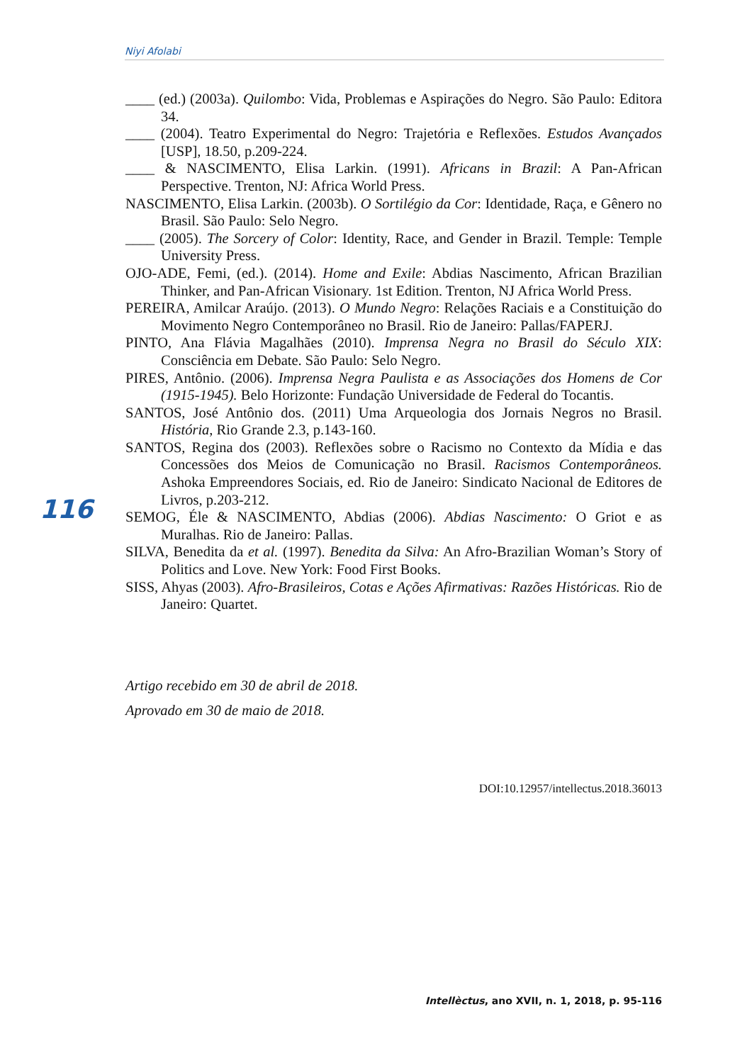Niyi Afolabi
____ (ed.) (2003a). Quilombo: Vida, Problemas e Aspirações do Negro. São Paulo: Editora 34.
____ (2004). Teatro Experimental do Negro: Trajetória e Reflexões. Estudos Avançados [USP], 18.50, p.209-224.
____ & NASCIMENTO, Elisa Larkin. (1991). Africans in Brazil: A Pan-African Perspective. Trenton, NJ: Africa World Press.
NASCIMENTO, Elisa Larkin. (2003b). O Sortilégio da Cor: Identidade, Raça, e Gênero no Brasil. São Paulo: Selo Negro.
____ (2005). The Sorcery of Color: Identity, Race, and Gender in Brazil. Temple: Temple University Press.
OJO-ADE, Femi, (ed.). (2014). Home and Exile: Abdias Nascimento, African Brazilian Thinker, and Pan-African Visionary. 1st Edition. Trenton, NJ Africa World Press.
PEREIRA, Amilcar Araújo. (2013). O Mundo Negro: Relações Raciais e a Constituição do Movimento Negro Contemporâneo no Brasil. Rio de Janeiro: Pallas/FAPERJ.
PINTO, Ana Flávia Magalhães (2010). Imprensa Negra no Brasil do Século XIX: Consciência em Debate. São Paulo: Selo Negro.
PIRES, Antônio. (2006). Imprensa Negra Paulista e as Associações dos Homens de Cor (1915-1945). Belo Horizonte: Fundação Universidade de Federal do Tocantis.
SANTOS, José Antônio dos. (2011) Uma Arqueologia dos Jornais Negros no Brasil. História, Rio Grande 2.3, p.143-160.
SANTOS, Regina dos (2003). Reflexões sobre o Racismo no Contexto da Mídia e das Concessões dos Meios de Comunicação no Brasil. Racismos Contemporâneos. Ashoka Empreendores Sociais, ed. Rio de Janeiro: Sindicato Nacional de Editores de Livros, p.203-212.
SEMOG, Éle & NASCIMENTO, Abdias (2006). Abdias Nascimento: O Griot e as Muralhas. Rio de Janeiro: Pallas.
SILVA, Benedita da et al. (1997). Benedita da Silva: An Afro-Brazilian Woman’s Story of Politics and Love. New York: Food First Books.
SISS, Ahyas (2003). Afro-Brasileiros, Cotas e Ações Afirmativas: Razões Históricas. Rio de Janeiro: Quartet.
116
Artigo recebido em 30 de abril de 2018.
Aprovado em 30 de maio de 2018.
DOI:10.12957/intellectus.2018.36013
Intellèctus, ano XVII, n. 1, 2018, p. 95-116